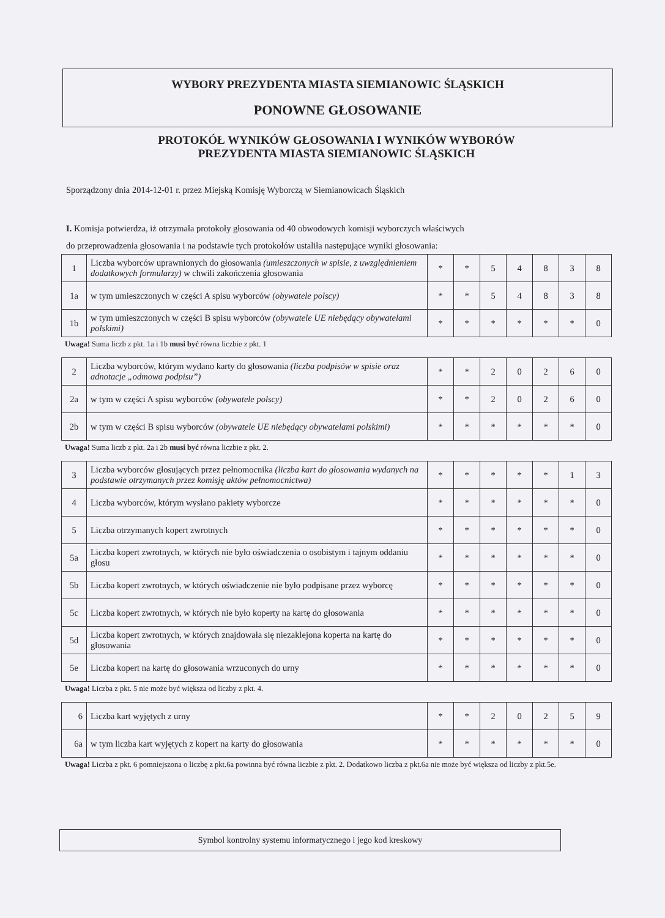WYBORY PREZYDENTA MIASTA SIEMIANOWIC ŚLĄSKICH
PONOWNE GŁOSOWANIE
PROTOKÓŁ WYNIKÓW GŁOSOWANIA I WYNIKÓW WYBORÓW
PREZYDENTA MIASTA SIEMIANOWIC ŚLĄSKICH
Sporządzony dnia 2014-12-01 r. przez Miejską Komisję Wyborczą w Siemianowicach Śląskich
I. Komisja potwierdza, iż otrzymała protokoły głosowania od 40 obwodowych komisji wyborczych właściwych
do przeprowadzenia głosowania i na podstawie tych protokołów ustaliła następujące wyniki głosowania:
| 1 | Liczba wyborców uprawnionych do głosowania (umieszczonych w spisie, z uwzględnieniem dodatkowych formularzy) w chwili zakończenia głosowania | * | * | 5 | 4 | 8 | 3 | 8 |
| 1a | w tym umieszczonych w części A spisu wyborców (obywatele polscy) | * | * | 5 | 4 | 8 | 3 | 8 |
| 1b | w tym umieszczonych w części B spisu wyborców (obywatele UE niebędący obywatelami polskimi) | * | * | * | * | * | * | 0 |
Uwaga! Suma liczb z pkt. 1a i 1b musi być równa liczbie z pkt. 1
| 2 | Liczba wyborców, którym wydano karty do głosowania (liczba podpisów w spisie oraz adnotacje „odmowa podpisu”) | * | * | 2 | 0 | 2 | 6 | 0 |
| 2a | w tym w części A spisu wyborców (obywatele polscy) | * | * | 2 | 0 | 2 | 6 | 0 |
| 2b | w tym w części B spisu wyborców (obywatele UE niebędący obywatelami polskimi) | * | * | * | * | * | * | 0 |
Uwaga! Suma liczb z pkt. 2a i 2b musi być równa liczbie z pkt. 2.
| 3 | Liczba wyborców głosujących przez pełnomocnika (liczba kart do głosowania wydanych na podstawie otrzymanych przez komisję aktów pełnomocnictwa) | * | * | * | * | * | 1 | 3 |
| 4 | Liczba wyborców, którym wysłano pakiety wyborcze | * | * | * | * | * | * | 0 |
| 5 | Liczba otrzymanych kopert zwrotnych | * | * | * | * | * | * | 0 |
| 5a | Liczba kopert zwrotnych, w których nie było oświadczenia o osobistym i tajnym oddaniu głosu | * | * | * | * | * | * | 0 |
| 5b | Liczba kopert zwrotnych, w których oświadczenie nie było podpisane przez wyborcę | * | * | * | * | * | * | 0 |
| 5c | Liczba kopert zwrotnych, w których nie było koperty na kartę do głosowania | * | * | * | * | * | * | 0 |
| 5d | Liczba kopert zwrotnych, w których znajdowała się niezaklejona koperta na kartę do głosowania | * | * | * | * | * | * | 0 |
| 5e | Liczba kopert na kartę do głosowania wrzuconych do urny | * | * | * | * | * | * | 0 |
Uwaga! Liczba z pkt. 5 nie może być większa od liczby z pkt. 4.
| 6 | Liczba kart wyjętych z urny | * | * | 2 | 0 | 2 | 5 | 9 |
| 6a | w tym liczba kart wyjętych z kopert na karty do głosowania | * | * | * | * | * | * | 0 |
Uwaga! Liczba z pkt. 6 pomniejszona o liczbę z pkt.6a powinna być równa liczbie z pkt. 2. Dodatkowo liczba z pkt.6a nie może być większa od liczby z pkt.5e.
Symbol kontrolny systemu informatycznego i jego kod kreskowy